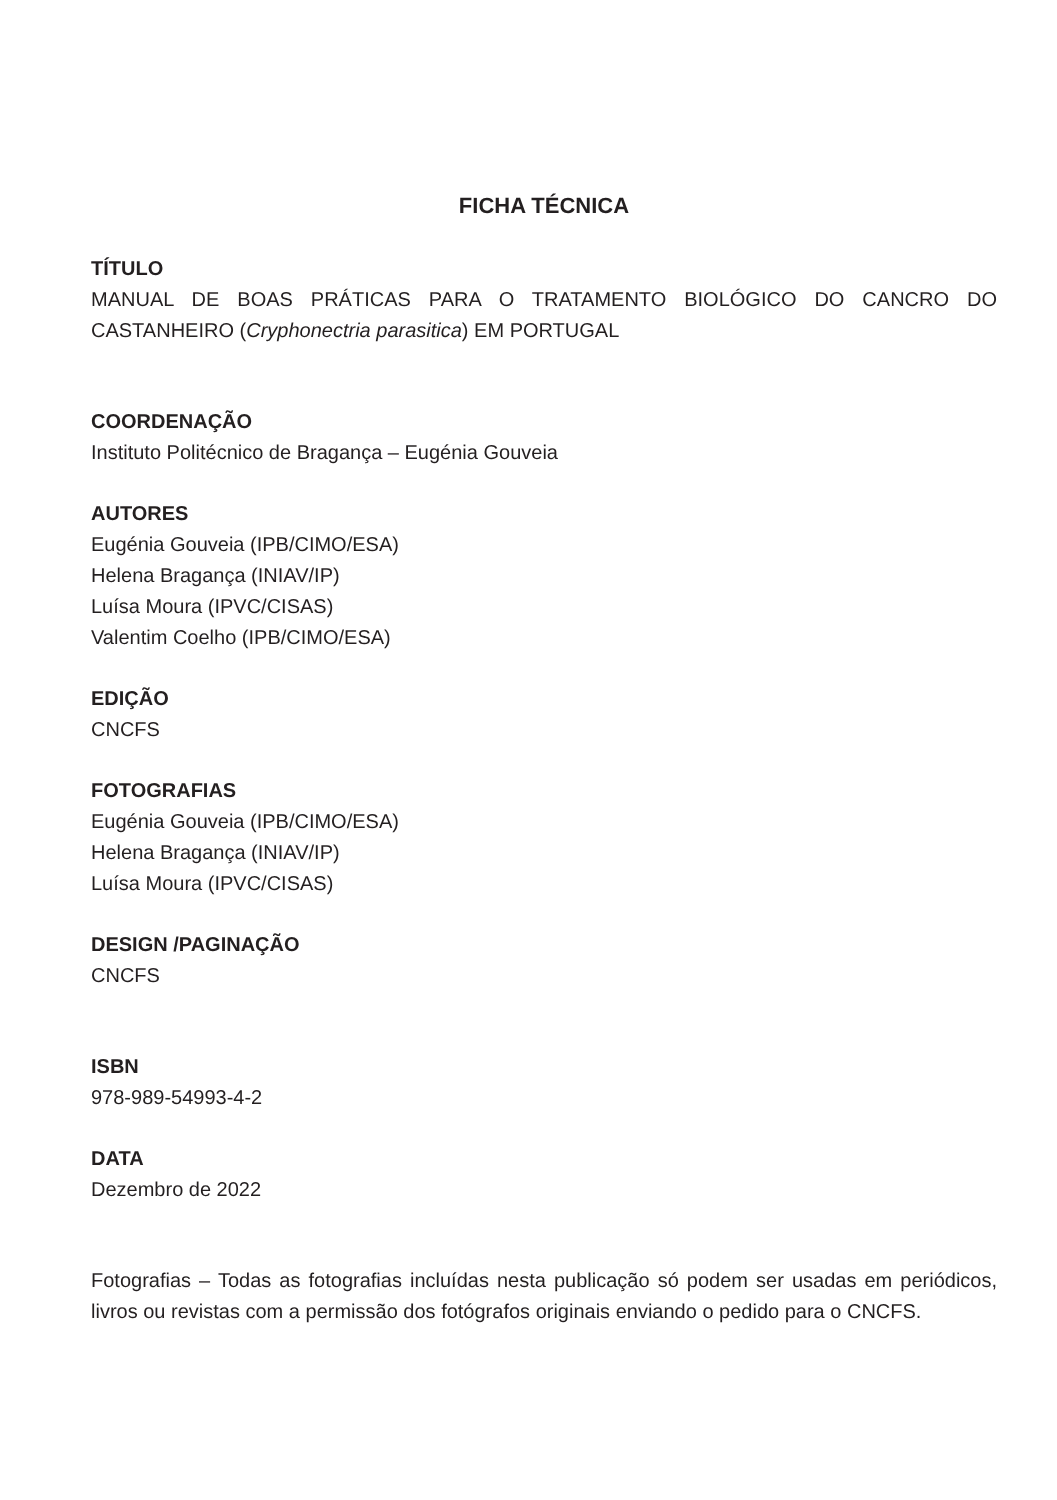FICHA TÉCNICA
TÍTULO
MANUAL DE BOAS PRÁTICAS PARA O TRATAMENTO BIOLÓGICO DO CANCRO DO CASTANHEIRO (Cryphonectria parasitica) EM PORTUGAL
COORDENAÇÃO
Instituto Politécnico de Bragança – Eugénia Gouveia
AUTORES
Eugénia Gouveia (IPB/CIMO/ESA)
Helena Bragança (INIAV/IP)
Luísa Moura (IPVC/CISAS)
Valentim Coelho (IPB/CIMO/ESA)
EDIÇÃO
CNCFS
FOTOGRAFIAS
Eugénia Gouveia (IPB/CIMO/ESA)
Helena Bragança (INIAV/IP)
Luísa Moura (IPVC/CISAS)
DESIGN /PAGINAÇÃO
CNCFS
ISBN
978-989-54993-4-2
DATA
Dezembro de 2022
Fotografias – Todas as fotografias incluídas nesta publicação só podem ser usadas em periódicos, livros ou revistas com a permissão dos fotógrafos originais enviando o pedido para o CNCFS.